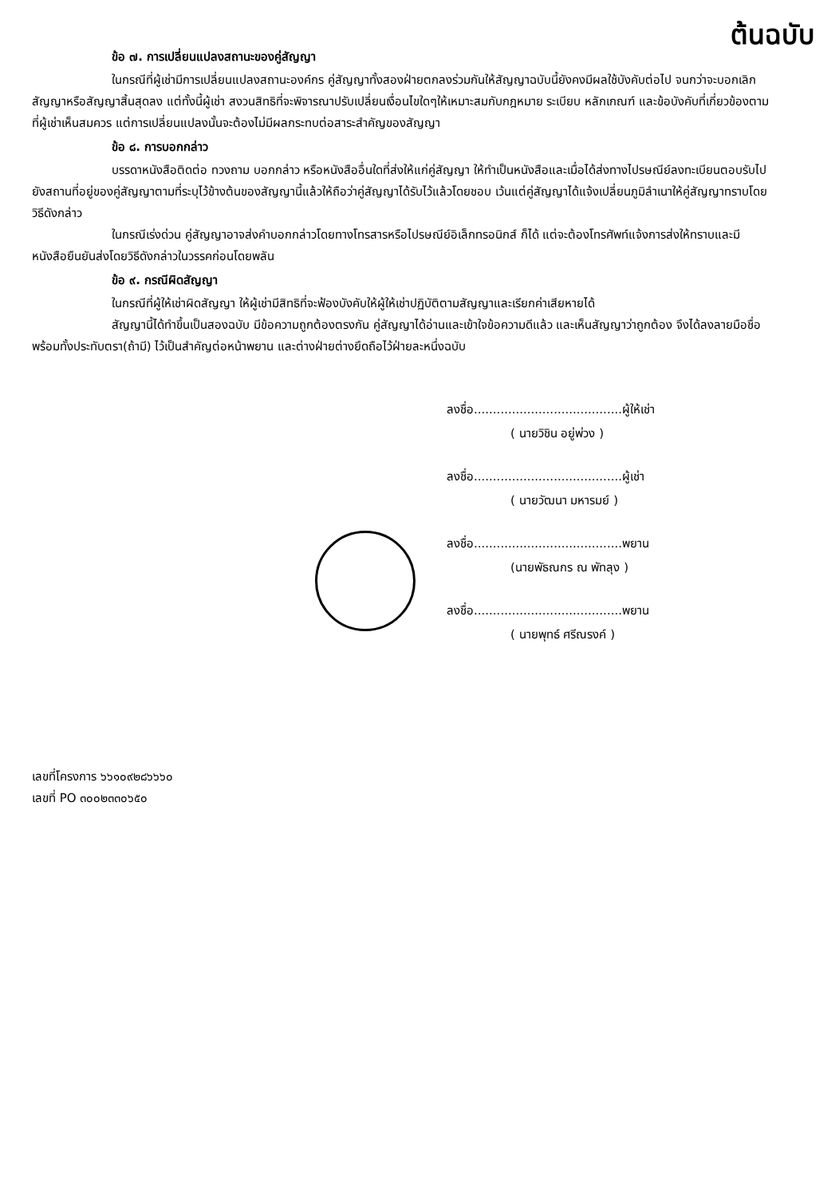ต้นฉบับ
ข้อ ๗. การเปลี่ยนแปลงสถานะของคู่สัญญา
ในกรณีที่ผู้เช่ามีการเปลี่ยนแปลงสถานะองค์กร คู่สัญญาทั้งสองฝ่ายตกลงร่วมกันให้สัญญาฉบับนี้ยังคงมีผลใช้บังคับต่อไป จนกว่าจะบอกเลิกสัญญาหรือสัญญาสิ้นสุดลง แต่ทั้งนี้ผู้เช่า สงวนสิทธิที่จะพิจารณาปรับเปลี่ยนเงื่อนไขใดๆให้เหมาะสมกับกฎหมาย ระเบียบ หลักเกณฑ์ และข้อบังคับที่เกี่ยวข้องตามที่ผู้เช่าเห็นสมควร แต่การเปลี่ยนแปลงนั้นจะต้องไม่มีผลกระทบต่อสาระสำคัญของสัญญา
ข้อ ๘. การบอกกล่าว
บรรดาหนังสือติดต่อ ทวงถาม บอกกล่าว หรือหนังสืออื่นใดที่ส่งให้แก่คู่สัญญา ให้ทำเป็นหนังสือและเมื่อได้ส่งทางไปรษณีย์ลงทะเบียนตอบรับไปยังสถานที่อยู่ของคู่สัญญาตามที่ระบุไว้ข้างต้นของสัญญานี้แล้วให้ถือว่าคู่สัญญาได้รับไว้แล้วโดยชอบ เว้นแต่คู่สัญญาได้แจ้งเปลี่ยนภูมิลำเนาให้คู่สัญญาทราบโดยวิธีดังกล่าว
ในกรณีเร่งด่วน คู่สัญญาอาจส่งคำบอกกล่าวโดยทางโทรสารหรือไปรษณีย์อิเล็กทรอนิกส์ ก็ได้ แต่จะต้องโทรศัพท์แจ้งการส่งให้ทราบและมีหนังสือยืนยันส่งโดยวิธีดังกล่าวในวรรคก่อนโดยพลัน
ข้อ ๙. กรณีผิดสัญญา
ในกรณีที่ผู้ให้เช่าผิดสัญญา ให้ผู้เช่ามีสิทธิที่จะฟ้องบังคับให้ผู้ให้เช่าปฏิบัติตามสัญญาและเรียกค่าเสียหายได้
สัญญานี้ได้ทำขึ้นเป็นสองฉบับ มีข้อความถูกต้องตรงกัน คู่สัญญาได้อ่านและเข้าใจข้อความดีแล้ว และเห็นสัญญาว่าถูกต้อง จึงได้ลงลายมือชื่อพร้อมทั้งประทับตรา(ถ้ามี) ไว้เป็นสำคัญต่อหน้าพยาน และต่างฝ่ายต่างยึดถือไว้ฝ่ายละหนึ่งฉบับ
ลงชื่อ.......................................ผู้ให้เช่า
( นายวิชิน อยู่พ่วง )
ลงชื่อ.......................................ผู้เช่า
( นายวัฒนา มหารมย์ )
ลงชื่อ.......................................พยาน
(นายพัธณกร ณ พัทลุง )
ลงชื่อ.......................................พยาน
( นายพุทธ์ ศรีณรงค์ )
เลขที่โครงการ ๖๖๑๐๙๒๘๖๖๖๐
เลขที่ PO ๓๐๐๒๓๓๐๖๕๐